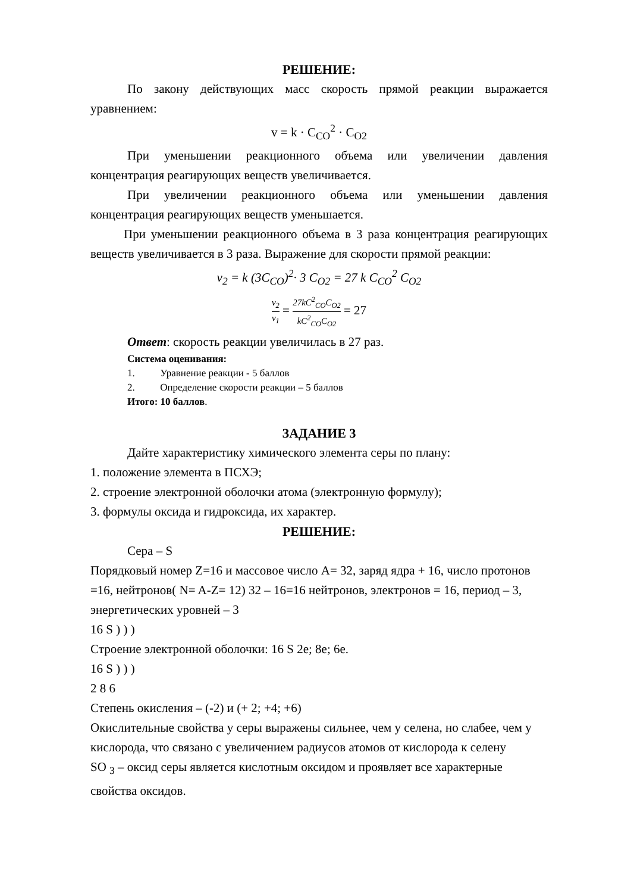РЕШЕНИЕ:
По закону действующих масс скорость прямой реакции выражается уравнением:
v = k · C<sub>CO</sub><sup>2</sup> · C<sub>O2</sub>
При уменьшении реакционного объема или увеличении давления концентрация реагирующих веществ увеличивается.
При увеличении реакционного объема или уменьшении давления концентрация реагирующих веществ уменьшается.
При уменьшении реакционного объема в 3 раза концентрация реагирующих веществ увеличивается в 3 раза. Выражение для скорости прямой реакции:
v<sub>2</sub> = k (3C<sub>CO</sub>)<sup>2</sup>· 3 C<sub>O2</sub> = 27 k C<sub>CO</sub><sup>2</sup> C<sub>O2</sub>
v<sub>2</sub> v<sub>1</sub> = 27kC<sup>2</sup><sub>CO</sub>C<sub>O2</sub> kC<sup>2</sup><sub>CO</sub>C<sub>O2</sub> = 27
Ответ: скорость реакции увеличилась в 27 раз.
Система оценивания:
1. Уравнение реакции - 5 баллов
2. Определение скорости реакции – 5 баллов
Итого: 10 баллов.
ЗАДАНИЕ 3
Дайте характеристику химического элемента серы по плану:
1. положение элемента в ПСХЭ;
2. строение электронной оболочки атома (электронную формулу);
3. формулы оксида и гидроксида, их характер.
РЕШЕНИЕ:
Сера – S
Порядковый номер Z=16 и массовое число A= 32, заряд ядра + 16, число протонов =16, нейтронов( N= A-Z= 12) 32 – 16=16 нейтронов, электронов = 16, период – 3, энергетических уровней – 3
16 S ) ) )
Строение электронной оболочки: 16 S 2e; 8e; 6e.
16 S ) ) )
2 8 6
Степень окисления – (-2) и (+ 2; +4; +6)
Окислительные свойства у серы выражены сильнее, чем у селена, но слабее, чем у кислорода, что связано с увеличением радиусов атомов от кислорода к селену
SO <sub>3</sub> – оксид серы является кислотным оксидом и проявляет все характерные свойства оксидов.